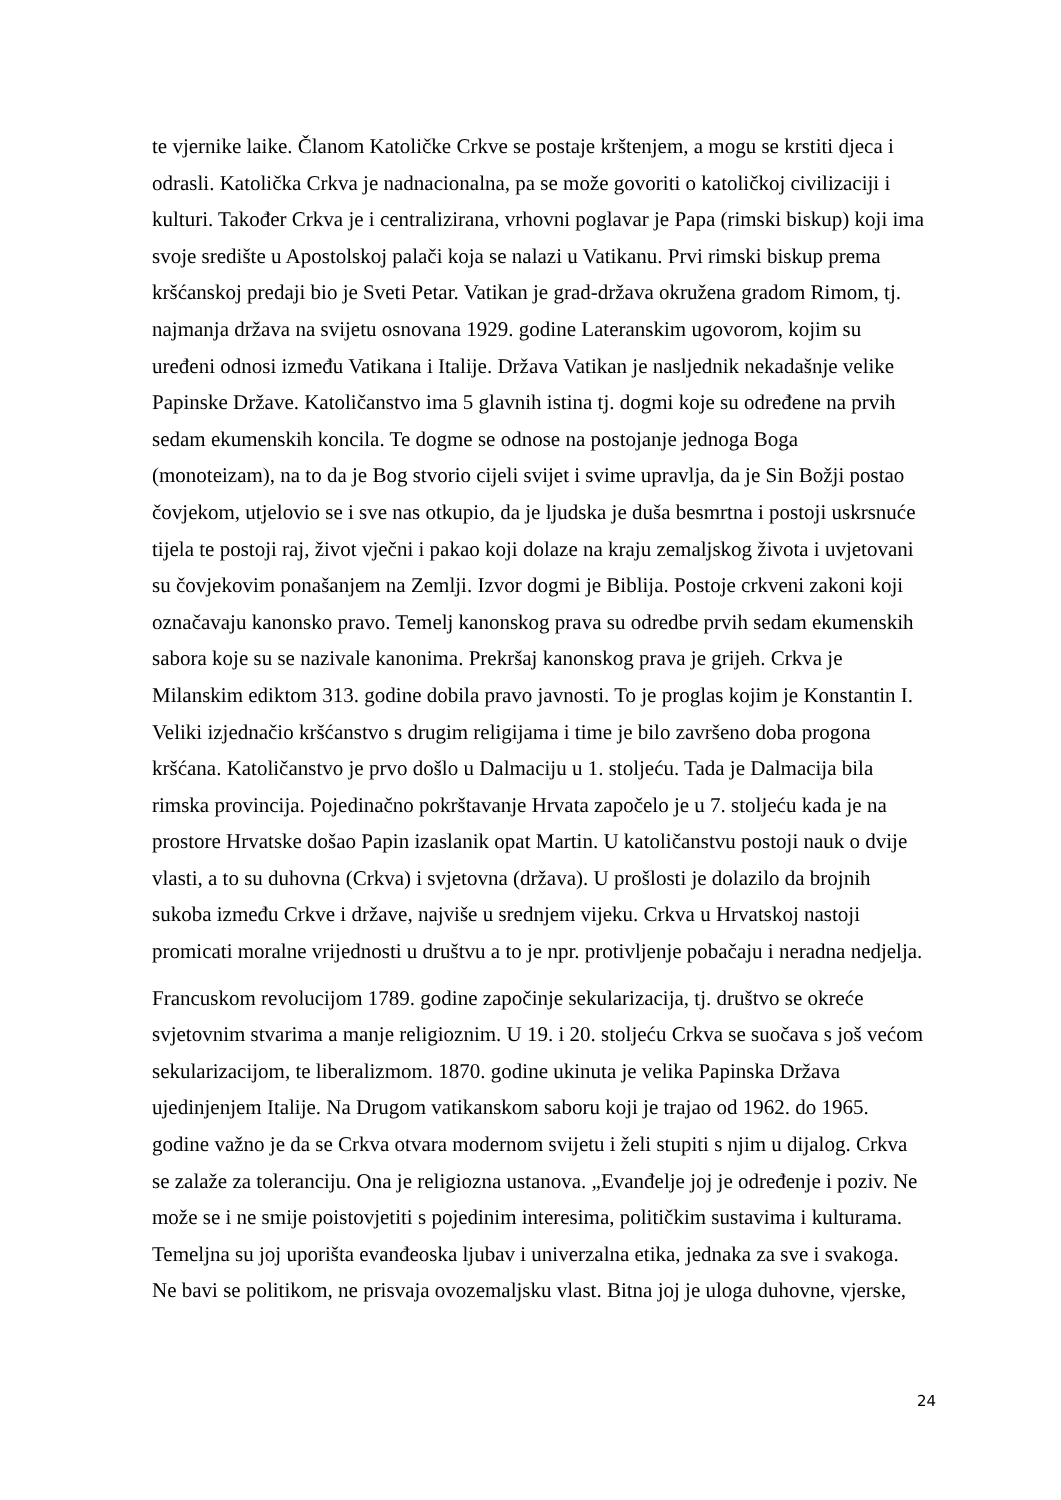te vjernike laike. Članom Katoličke Crkve se postaje krštenjem, a mogu se krstiti djeca i odrasli. Katolička Crkva je nadnacionalna, pa se može govoriti o katoličkoj civilizaciji i kulturi. Također Crkva je i centralizirana, vrhovni poglavar je Papa (rimski biskup) koji ima svoje središte u Apostolskoj palači koja se nalazi u Vatikanu. Prvi rimski biskup prema kršćanskoj predaji bio je Sveti Petar. Vatikan je grad-država okružena gradom Rimom, tj. najmanja država na svijetu osnovana 1929. godine Lateranskim ugovorom, kojim su uređeni odnosi između Vatikana i Italije. Država Vatikan je nasljednik nekadašnje velike Papinske Države. Katoličanstvo ima 5 glavnih istina tj. dogmi koje su određene na prvih sedam ekumenskih koncila. Te dogme se odnose na postojanje jednoga Boga (monoteizam), na to da je Bog stvorio cijeli svijet i svime upravlja, da je Sin Božji postao čovjekom, utjelovio se i sve nas otkupio, da je ljudska je duša besmrtna i postoji uskrsnuće tijela te postoji raj, život vječni i pakao koji dolaze na kraju zemaljskog života i uvjetovani su čovjekovim ponašanjem na Zemlji. Izvor dogmi je Biblija. Postoje crkveni zakoni koji označavaju kanonsko pravo. Temelj kanonskog prava su odredbe prvih sedam ekumenskih sabora koje su se nazivale kanonima. Prekršaj kanonskog prava je grijeh. Crkva je Milanskim ediktom 313. godine dobila pravo javnosti. To je proglas kojim je Konstantin I. Veliki izjednačio kršćanstvo s drugim religijama i time je bilo završeno doba progona kršćana. Katoličanstvo je prvo došlo u Dalmaciju u 1. stoljeću. Tada je Dalmacija bila rimska provincija. Pojedinačno pokrštavanje Hrvata započelo je u 7. stoljeću kada je na prostore Hrvatske došao Papin izaslanik opat Martin. U katoličanstvu postoji nauk o dvije vlasti, a to su duhovna (Crkva) i svjetovna (država). U prošlosti je dolazilo da brojnih sukoba između Crkve i države, najviše u srednjem vijeku. Crkva u Hrvatskoj nastoji promicati moralne vrijednosti u društvu a to je npr. protivljenje pobačaju i neradna nedjelja.
Francuskom revolucijom 1789. godine započinje sekularizacija, tj. društvo se okreće svjetovnim stvarima a manje religioznim. U 19. i 20. stoljeću Crkva se suočava s još većom sekularizacijom, te liberalizmom. 1870. godine ukinuta je velika Papinska Država ujedinjenjem Italije. Na Drugom vatikanskom saboru koji je trajao od 1962. do 1965. godine važno je da se Crkva otvara modernom svijetu i želi stupiti s njim u dijalog. Crkva se zalaže za toleranciju. Ona je religiozna ustanova. „Evanđelje joj je određenje i poziv. Ne može se i ne smije poistovjetiti s pojedinim interesima, političkim sustavima i kulturama. Temeljna su joj uporišta evanđeoska ljubav i univerzalna etika, jednaka za sve i svakoga. Ne bavi se politikom, ne prisvaja ovozemaljsku vlast. Bitna joj je uloga duhovne, vjerske,
24